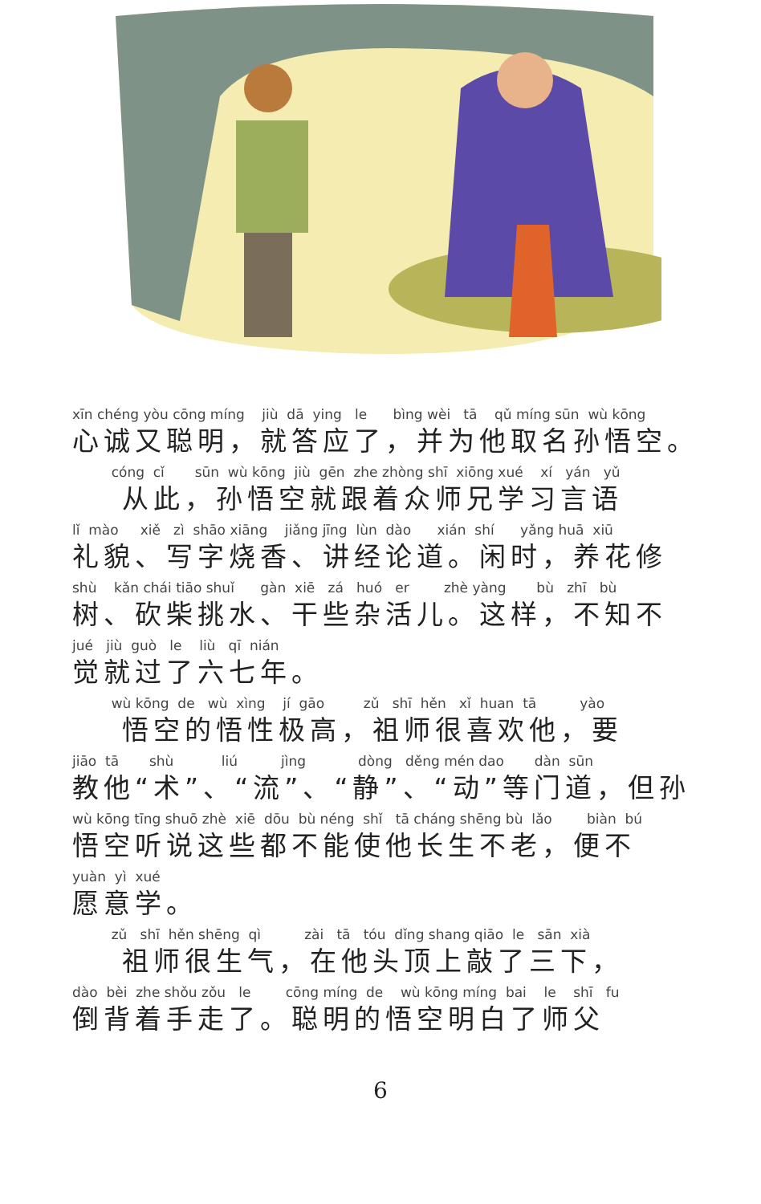xīn chéng yòu cōng míng jiù dā ying le bìng wèi tā qǔ míng sūn wù kōng
心诚又聪明，就答应了，并为他取名孙悟空。
cóng cǐ sūn wù kōng jiù gēn zhe zhòng shī xiōng xué xí yán yǔ
  从此，孙悟空就跟着众师兄学习言语
lǐ mào xiě zì shāo xiāng jiǎng jīng lùn dào xián shí yǎng huā xiū
礼貌、写字烧香、讲经论道。闲时，养花修
shù kǎn chái tiāo shuǐ gàn xiē zá huó er zhè yàng bù zhī bù
树、砍柴挑水、干些杂活儿。这样，不知不
jué jiù guò le liù qī nián
觉就过了六七年。
wù kōng de wù xìng jí gāo zǔ shī hěn xǐ huan tā yào
  悟空的悟性极高，祖师很喜欢他，要
jiāo tā shù liú jìng dòng děng mén dao dàn sūn
教他“术”、“流”、“静”、“动”等门道，但孙
wù kōng tīng shuō zhè xiē dōu bù néng shǐ tā cháng shēng bù lǎo biàn bú
悟空听说这些都不能使他长生不老，便不
yuàn yì xué
愿意学。
zǔ shī hěn shēng qì zài tā tóu dǐng shang qiāo le sān xià
  祖师很生气，在他头顶上敲了三下，
dào bèi zhe shǒu zǒu le cōng míng de wù kōng míng bai le shī fu
倒背着手走了。聪明的悟空明白了师父
6